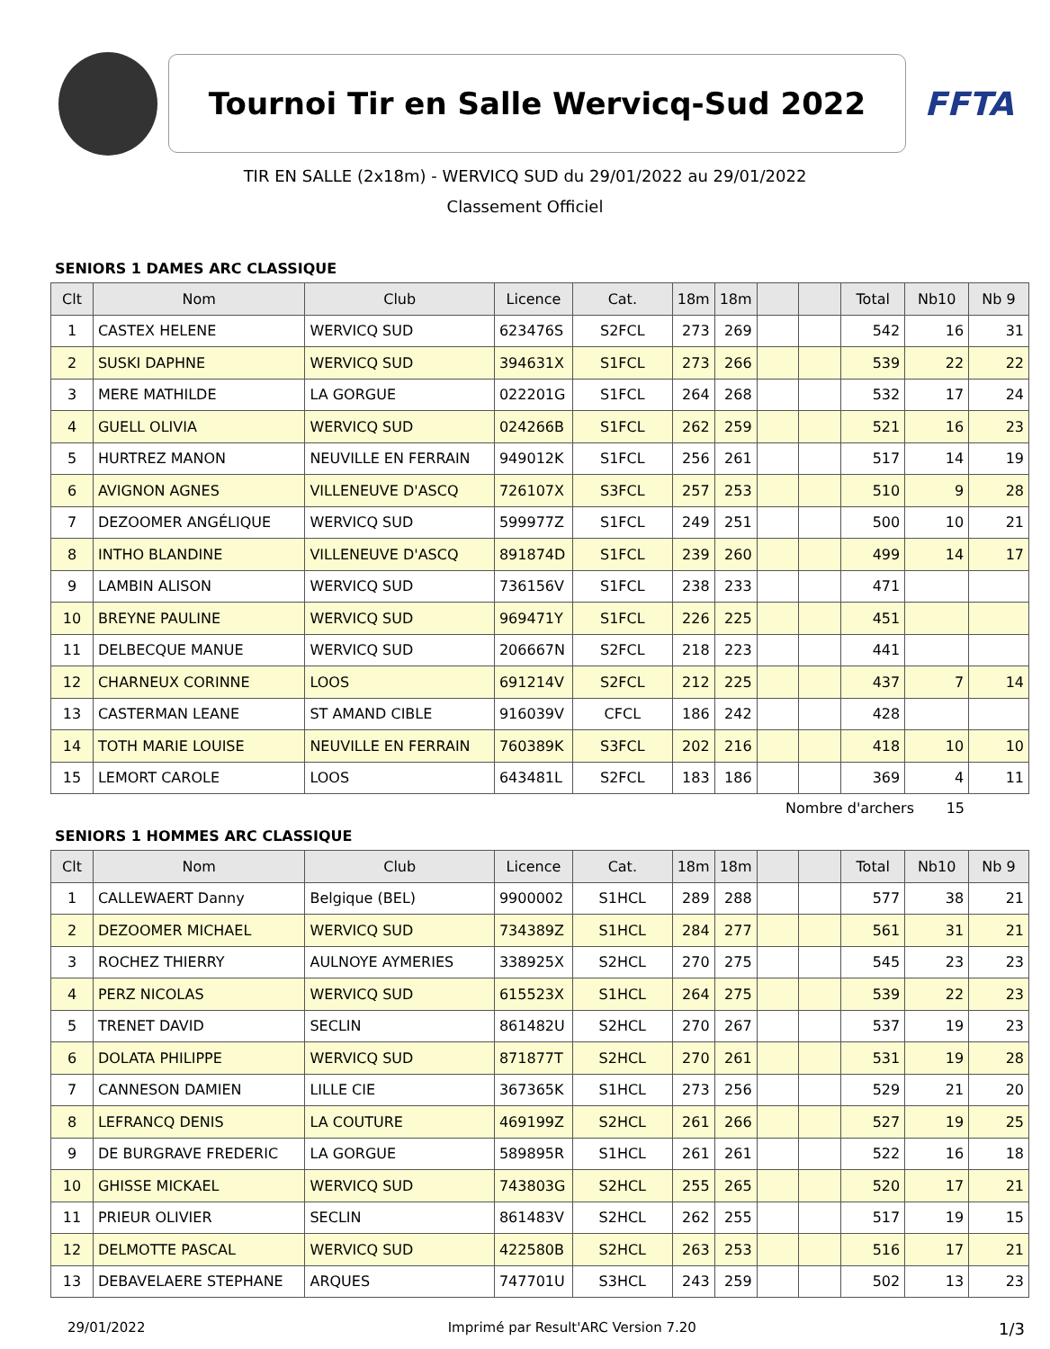Tournoi Tir en Salle Wervicq-Sud 2022
FFTA
TIR EN SALLE (2x18m) - WERVICQ SUD du 29/01/2022 au 29/01/2022
Classement Officiel
SENIORS 1 DAMES ARC CLASSIQUE
| Clt | Nom | Club | Licence | Cat. | 18m | 18m | | | Total | Nb10 | Nb 9 |
| --- | --- | --- | --- | --- | --- | --- | --- | --- | --- | --- | --- |
| 1 | CASTEX HELENE | WERVICQ SUD | 623476S | S2FCL | 273 | 269 | | | 542 | 16 | 31 |
| 2 | SUSKI DAPHNE | WERVICQ SUD | 394631X | S1FCL | 273 | 266 | | | 539 | 22 | 22 |
| 3 | MERE MATHILDE | LA GORGUE | 022201G | S1FCL | 264 | 268 | | | 532 | 17 | 24 |
| 4 | GUELL OLIVIA | WERVICQ SUD | 024266B | S1FCL | 262 | 259 | | | 521 | 16 | 23 |
| 5 | HURTREZ MANON | NEUVILLE EN FERRAIN | 949012K | S1FCL | 256 | 261 | | | 517 | 14 | 19 |
| 6 | AVIGNON AGNES | VILLENEUVE D'ASCQ | 726107X | S3FCL | 257 | 253 | | | 510 | 9 | 28 |
| 7 | DEZOOMER ANGÉLIQUE | WERVICQ SUD | 599977Z | S1FCL | 249 | 251 | | | 500 | 10 | 21 |
| 8 | INTHO BLANDINE | VILLENEUVE D'ASCQ | 891874D | S1FCL | 239 | 260 | | | 499 | 14 | 17 |
| 9 | LAMBIN ALISON | WERVICQ SUD | 736156V | S1FCL | 238 | 233 | | | 471 | | |
| 10 | BREYNE PAULINE | WERVICQ SUD | 969471Y | S1FCL | 226 | 225 | | | 451 | | |
| 11 | DELBECQUE MANUE | WERVICQ SUD | 206667N | S2FCL | 218 | 223 | | | 441 | | |
| 12 | CHARNEUX CORINNE | LOOS | 691214V | S2FCL | 212 | 225 | | | 437 | 7 | 14 |
| 13 | CASTERMAN LEANE | ST AMAND CIBLE | 916039V | CFCL | 186 | 242 | | | 428 | | |
| 14 | TOTH MARIE LOUISE | NEUVILLE EN FERRAIN | 760389K | S3FCL | 202 | 216 | | | 418 | 10 | 10 |
| 15 | LEMORT CAROLE | LOOS | 643481L | S2FCL | 183 | 186 | | | 369 | 4 | 11 |
Nombre d'archers 15
SENIORS 1 HOMMES ARC CLASSIQUE
| Clt | Nom | Club | Licence | Cat. | 18m | 18m | | | Total | Nb10 | Nb 9 |
| --- | --- | --- | --- | --- | --- | --- | --- | --- | --- | --- | --- |
| 1 | CALLEWAERT Danny | Belgique (BEL) | 9900002 | S1HCL | 289 | 288 | | | 577 | 38 | 21 |
| 2 | DEZOOMER MICHAEL | WERVICQ SUD | 734389Z | S1HCL | 284 | 277 | | | 561 | 31 | 21 |
| 3 | ROCHEZ THIERRY | AULNOYE AYMERIES | 338925X | S2HCL | 270 | 275 | | | 545 | 23 | 23 |
| 4 | PERZ NICOLAS | WERVICQ SUD | 615523X | S1HCL | 264 | 275 | | | 539 | 22 | 23 |
| 5 | TRENET DAVID | SECLIN | 861482U | S2HCL | 270 | 267 | | | 537 | 19 | 23 |
| 6 | DOLATA PHILIPPE | WERVICQ SUD | 871877T | S2HCL | 270 | 261 | | | 531 | 19 | 28 |
| 7 | CANNESON DAMIEN | LILLE CIE | 367365K | S1HCL | 273 | 256 | | | 529 | 21 | 20 |
| 8 | LEFRANCQ DENIS | LA COUTURE | 469199Z | S2HCL | 261 | 266 | | | 527 | 19 | 25 |
| 9 | DE BURGRAVE FREDERIC | LA GORGUE | 589895R | S1HCL | 261 | 261 | | | 522 | 16 | 18 |
| 10 | GHISSE MICKAEL | WERVICQ SUD | 743803G | S2HCL | 255 | 265 | | | 520 | 17 | 21 |
| 11 | PRIEUR OLIVIER | SECLIN | 861483V | S2HCL | 262 | 255 | | | 517 | 19 | 15 |
| 12 | DELMOTTE PASCAL | WERVICQ SUD | 422580B | S2HCL | 263 | 253 | | | 516 | 17 | 21 |
| 13 | DEBAVELAERE STEPHANE | ARQUES | 747701U | S3HCL | 243 | 259 | | | 502 | 13 | 23 |
29/01/2022 Imprimé par Result'ARC Version 7.20 1/3